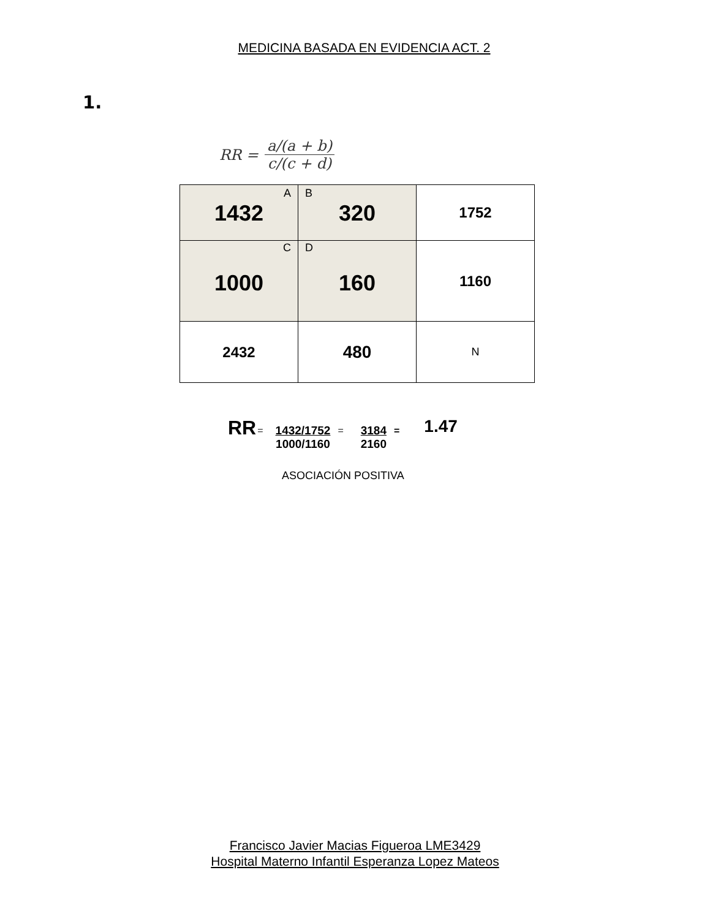MEDICINA BASADA EN EVIDENCIA ACT. 2
1.
RR = a/(a + b) c/(c + d)
| A 1432 | B 320 | 1752 |
| C 1000 | D 160 | 1160 |
| 2432 | 480 | N |
RR = 1432/1752
1000/1160 = 3184
2160 = 1.47
ASOCIACIÓN POSITIVA
Francisco Javier Macias Figueroa LME3429
Hospital Materno Infantil Esperanza Lopez Mateos